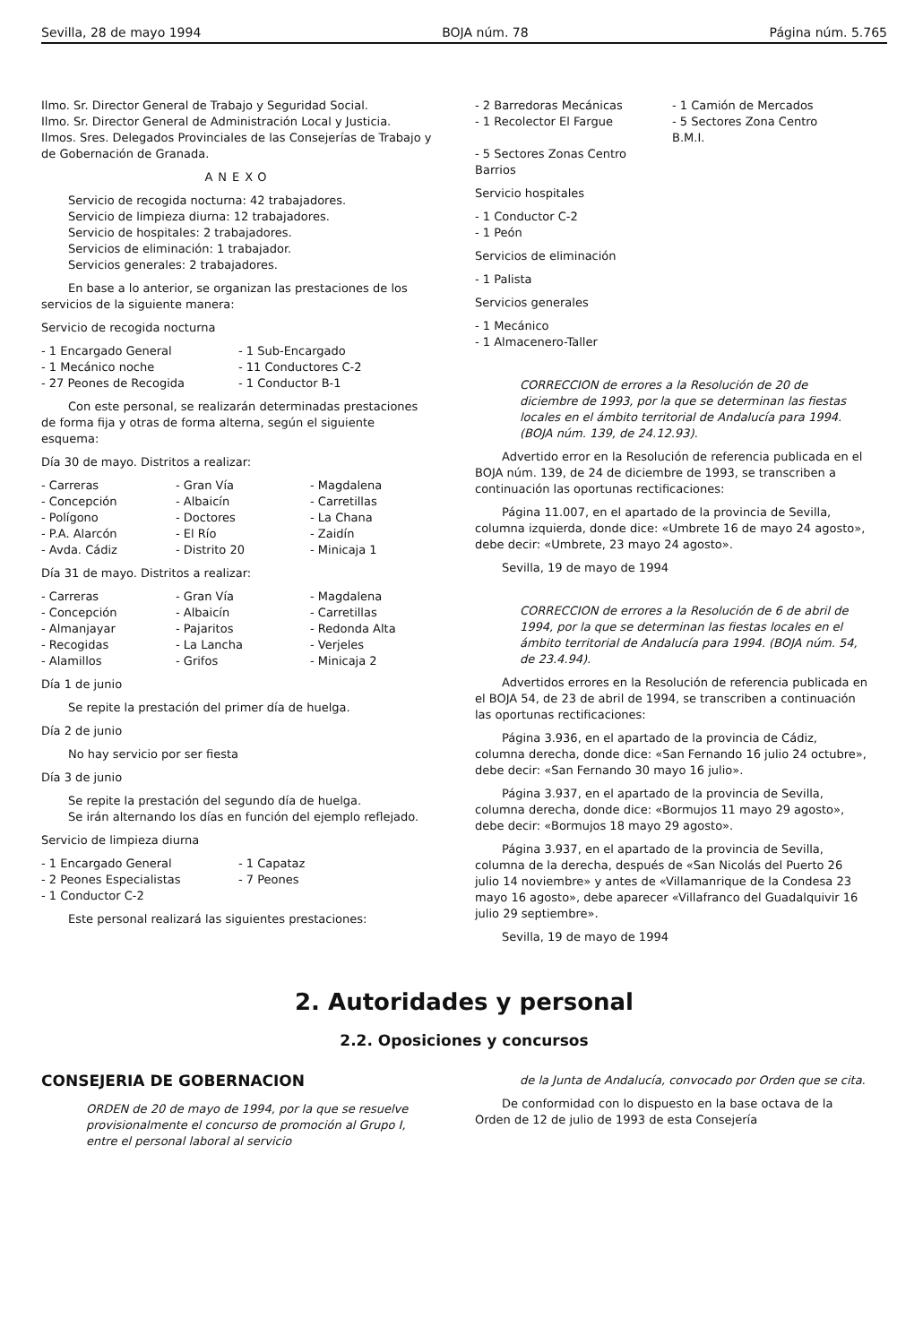Sevilla, 28 de mayo 1994 BOJA núm. 78 Página núm. 5.765
Ilmo. Sr. Director General de Trabajo y Seguridad Social.
Ilmo. Sr. Director General de Administración Local y Justicia.
Ilmos. Sres. Delegados Provinciales de las Consejerías de Trabajo y de Gobernación de Granada.
ANEXO
Servicio de recogida nocturna: 42 trabajadores.
Servicio de limpieza diurna: 12 trabajadores.
Servicio de hospitales: 2 trabajadores.
Servicios de eliminación: 1 trabajador.
Servicios generales: 2 trabajadores.
En base a lo anterior, se organizan las prestaciones de los servicios de la siguiente manera:
Servicio de recogida nocturna
- 1 Encargado General - 1 Sub-Encargado - 1 Mecánico noche - 11 Conductores C-2 - 27 Peones de Recogida - 1 Conductor B-1
Con este personal, se realizarán determinadas prestaciones de forma fija y otras de forma alterna, según el siguiente esquema:
Día 30 de mayo. Distritos a realizar:
- Carreras - Gran Vía - Magdalena - Concepción - Albaicín - Carretillas - Polígono - Doctores - La Chana - P.A. Alarcón - El Río - Zaidín - Avda. Cádiz - Distrito 20 - Minicaja 1
Día 31 de mayo. Distritos a realizar:
- Carreras - Gran Vía - Magdalena - Concepción - Albaicín - Carretillas - Almanjayar - Pajaritos - Redonda Alta - Recogidas - La Lancha - Verjeles - Alamillos - Grifos - Minicaja 2
Día 1 de junio
Se repite la prestación del primer día de huelga.
Día 2 de junio
No hay servicio por ser fiesta
Día 3 de junio
Se repite la prestación del segundo día de huelga.
Se irán alternando los días en función del ejemplo reflejado.
Servicio de limpieza diurna
- 1 Encargado General - 1 Capataz - 2 Peones Especialistas - 7 Peones - 1 Conductor C-2
Este personal realizará las siguientes prestaciones:
- 2 Barredoras Mecánicas - 1 Camión de Mercados - 1 Recolector El Fargue - 5 Sectores Zona Centro B.M.I. - 5 Sectores Zonas Centro Barrios
Servicio hospitales
- 1 Conductor C-2
- 1 Peón
Servicios de eliminación
- 1 Palista
Servicios generales
- 1 Mecánico
- 1 Almacenero-Taller
CORRECCION de errores a la Resolución de 20 de diciembre de 1993, por la que se determinan las fiestas locales en el ámbito territorial de Andalucía para 1994. (BOJA núm. 139, de 24.12.93).
Advertido error en la Resolución de referencia publicada en el BOJA núm. 139, de 24 de diciembre de 1993, se transcriben a continuación las oportunas rectificaciones:
Página 11.007, en el apartado de la provincia de Sevilla, columna izquierda, donde dice: «Umbrete 16 de mayo 24 agosto», debe decir: «Umbrete, 23 mayo 24 agosto».
Sevilla, 19 de mayo de 1994
CORRECCION de errores a la Resolución de 6 de abril de 1994, por la que se determinan las fiestas locales en el ámbito territorial de Andalucía para 1994. (BOJA núm. 54, de 23.4.94).
Advertidos errores en la Resolución de referencia publicada en el BOJA 54, de 23 de abril de 1994, se transcriben a continuación las oportunas rectificaciones:
Página 3.936, en el apartado de la provincia de Cádiz, columna derecha, donde dice: «San Fernando 16 julio 24 octubre», debe decir: «San Fernando 30 mayo 16 julio».
Página 3.937, en el apartado de la provincia de Sevilla, columna derecha, donde dice: «Bormujos 11 mayo 29 agosto», debe decir: «Bormujos 18 mayo 29 agosto».
Página 3.937, en el apartado de la provincia de Sevilla, columna de la derecha, después de «San Nicolás del Puerto 26 julio 14 noviembre» y antes de «Villamanrique de la Condesa 23 mayo 16 agosto», debe aparecer «Villafranco del Guadalquivir 16 julio 29 septiembre».
Sevilla, 19 de mayo de 1994
2. Autoridades y personal
2.2. Oposiciones y concursos
CONSEJERIA DE GOBERNACION
ORDEN de 20 de mayo de 1994, por la que se resuelve provisionalmente el concurso de promoción al Grupo I, entre el personal laboral al servicio
de la Junta de Andalucía, convocado por Orden que se cita.
De conformidad con lo dispuesto en la base octava de la Orden de 12 de julio de 1993 de esta Consejería